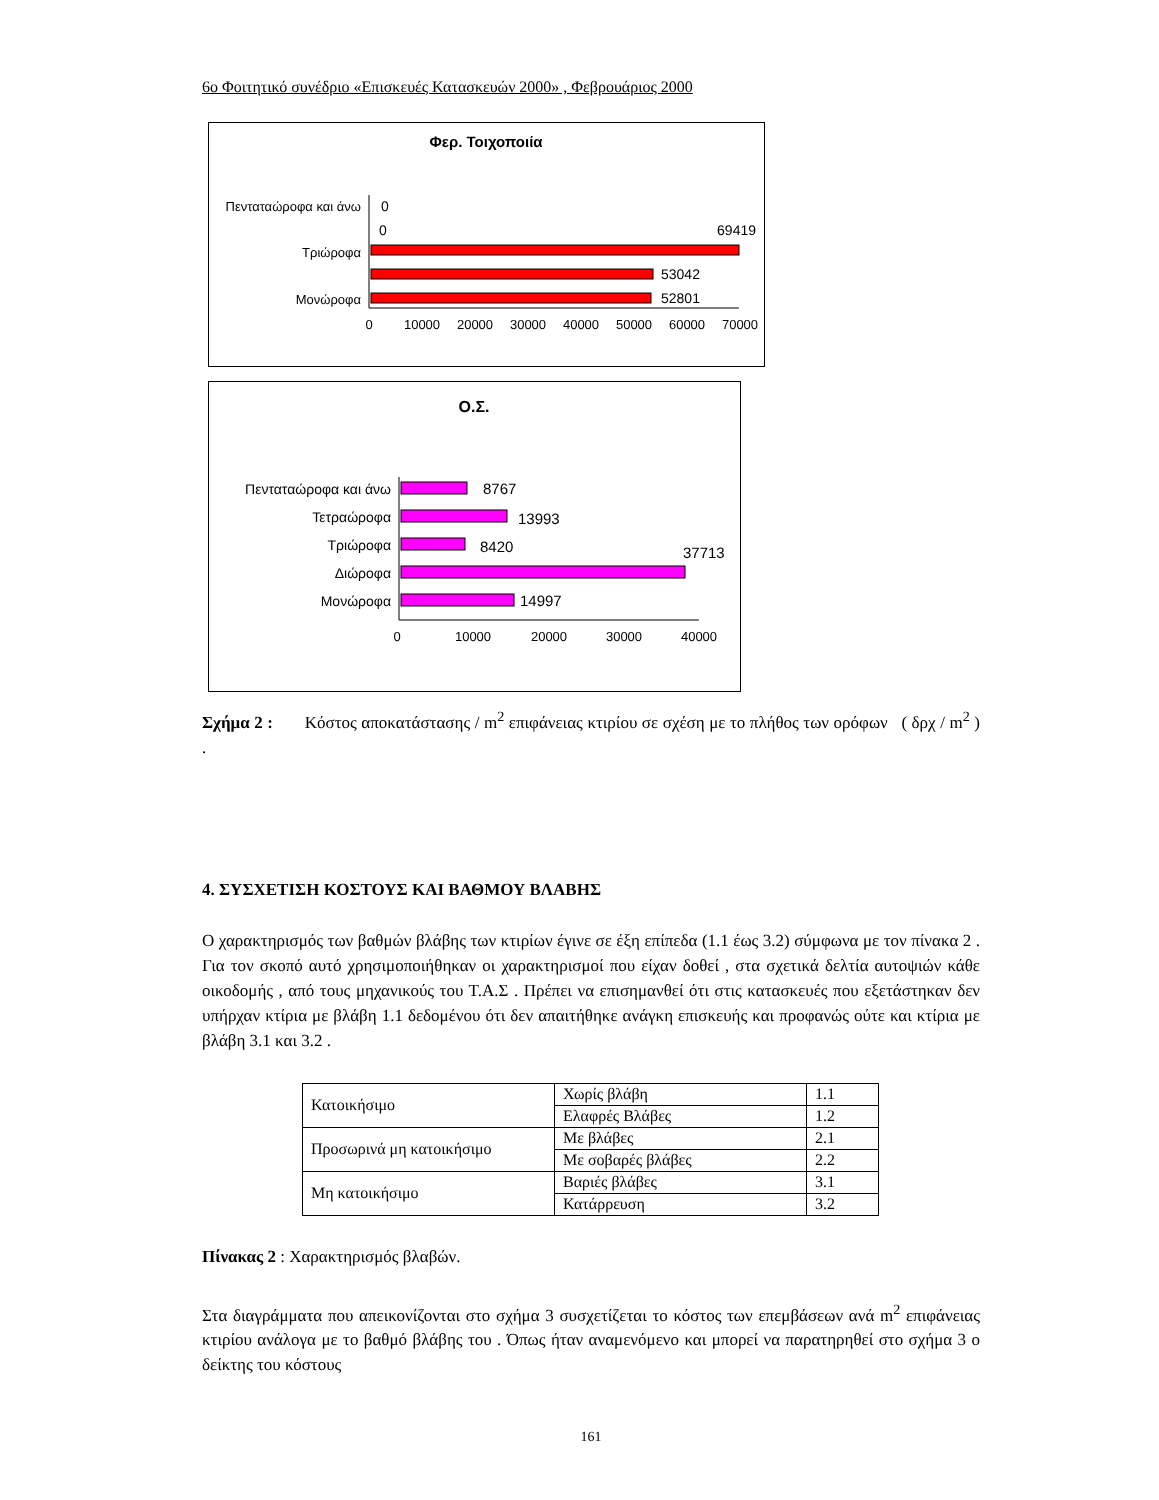6ο Φοιτητικό συνέδριο «Επισκευές Κατασκευών 2000» , Φεβρουάριος 2000
Φερ. Τοιχοποιία
Πενταταώροφα και άνω
0
0
69419
Τριώροφα
53042
Μονώροφα
52801
0
10000
20000
30000
40000
50000
60000
70000
Ο.Σ.
Πενταταώροφα και άνω
Τετραώροφα
Τριώροφα
Διώροφα
Μονώροφα
8767
13993
8420
37713
14997
0
10000
20000
30000
40000
Σχήμα 2 : Κόστος αποκατάστασης / m<sup>2</sup> επιφάνειας κτιρίου σε σχέση με το πλήθος των ορόφων ( δρχ / m<sup>2</sup> ) .
4. ΣΥΣΧΕΤΙΣΗ ΚΟΣΤΟΥΣ ΚΑΙ ΒΑΘΜΟΥ ΒΛΑΒΗΣ
Ο χαρακτηρισμός των βαθμών βλάβης των κτιρίων έγινε σε έξη επίπεδα (1.1 έως 3.2) σύμφωνα με τον πίνακα 2 . Για τον σκοπό αυτό χρησιμοποιήθηκαν οι χαρακτηρισμοί που είχαν δοθεί , στα σχετικά δελτία αυτοψιών κάθε οικοδομής , από τους μηχανικούς του Τ.Α.Σ . Πρέπει να επισημανθεί ότι στις κατασκευές που εξετάστηκαν δεν υπήρχαν κτίρια με βλάβη 1.1 δεδομένου ότι δεν απαιτήθηκε ανάγκη επισκευής και προφανώς ούτε και κτίρια με βλάβη 3.1 και 3.2 .
| Κατοικήσιμο | Χωρίς βλάβη | 1.1 |
| | Ελαφρές Βλάβες | 1.2 |
| Προσωρινά μη κατοικήσιμο | Με βλάβες | 2.1 |
| | Με σοβαρές βλάβες | 2.2 |
| Μη κατοικήσιμο | Βαριές βλάβες | 3.1 |
| | Κατάρρευση | 3.2 |
Πίνακας 2 : Χαρακτηρισμός βλαβών.
Στα διαγράμματα που απεικονίζονται στο σχήμα 3 συσχετίζεται το κόστος των επεμβάσεων ανά m<sup>2</sup> επιφάνειας κτιρίου ανάλογα με το βαθμό βλάβης του . Όπως ήταν αναμενόμενο και μπορεί να παρατηρηθεί στο σχήμα 3 ο δείκτης του κόστους
161